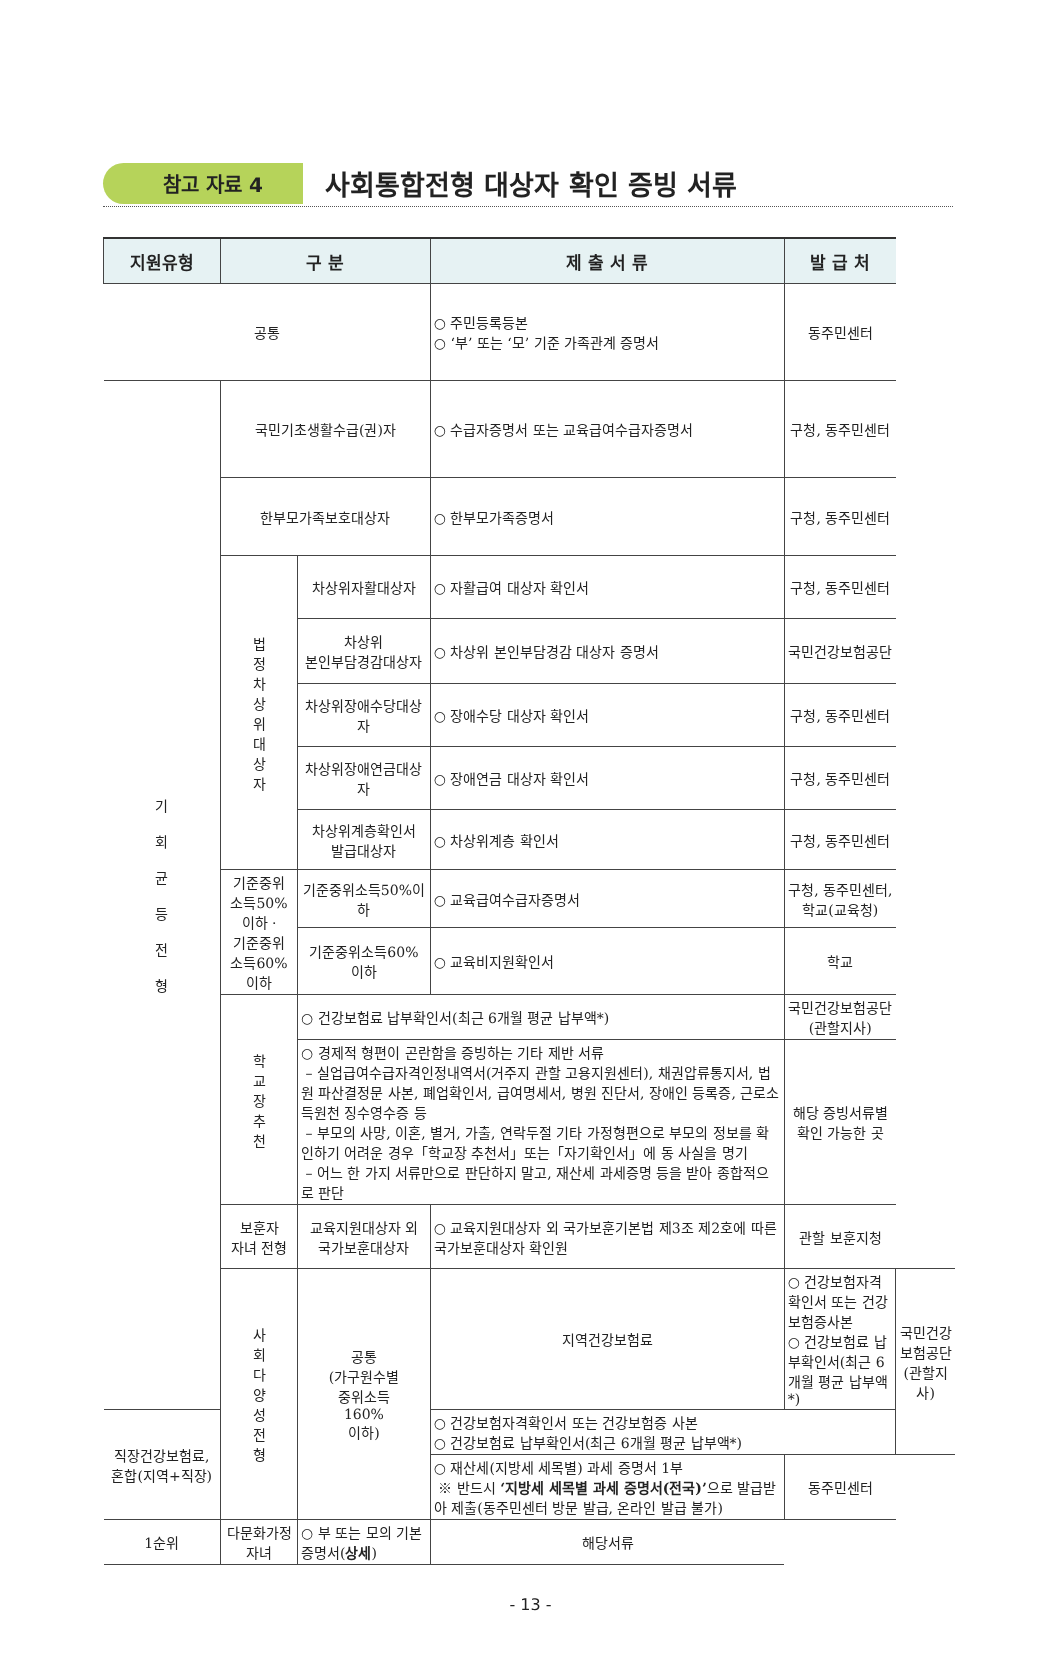참고 자료 4 사회통합전형 대상자 확인 증빙 서류
| 지원유형 | 구 분 | | 제 출 서 류 | 발 급 처 | |
| --- | --- | --- | --- | --- | --- |
| 공통 | | | ○ 주민등록등본 ○ ‘부’ 또는 ‘모’ 기준 가족관계 증명서 | 동주민센터 | |
| 기 회 균 등 전 형 | 국민기초생활수급(권)자 | | ○ 수급자증명서 또는 교육급여수급자증명서 | 구청, 동주민센터 | |
| | 한부모가족보호대상자 | | ○ 한부모가족증명서 | 구청, 동주민센터 | |
| | 법 정 차 상 위 대 상 자 | 차상위자활대상자 | ○ 자활급여 대상자 확인서 | 구청, 동주민센터 | |
| | | 차상위 본인부담경감대상자 | ○ 차상위 본인부담경감 대상자 증명서 | 국민건강보험공단 | |
| | | 차상위장애수당대상자 | ○ 장애수당 대상자 확인서 | 구청, 동주민센터 | |
| | | 차상위장애연금대상자 | ○ 장애연금 대상자 확인서 | 구청, 동주민센터 | |
| | | 차상위계층확인서 발급대상자 | ○ 차상위계층 확인서 | 구청, 동주민센터 | |
| | 기준중위 소득50% 이하 · 기준중위 소득60% 이하 | 기준중위소득50%이하 | ○ 교육급여수급자증명서 | 구청, 동주민센터, 학교(교육청) | |
| | | 기준중위소득60% 이하 | ○ 교육비지원확인서 | 학교 | |
| | 학 교 장 추 천 | ○ 건강보험료 납부확인서(최근 6개월 평균 납부액*) | | 국민건강보험공단 (관할지사) | |
| | | ○ 경제적 형편이 곤란함을 증빙하는 기타 제반 서류 – 실업급여수급자격인정내역서(거주지 관할 고용지원센터), 채권압류통지서, 법원 파산결정문 사본, 폐업확인서, 급여명세서, 병원 진단서, 장애인 등록증, 근로소득원천 징수영수증 등 – 부모의 사망, 이혼, 별거, 가출, 연락두절 기타 가정형편으로 부모의 정보를 확인하기 어려운 경우「학교장 추천서」또는「자기확인서」에 동 사실을 명기 – 어느 한 가지 서류만으로 판단하지 말고, 재산세 과세증명 등을 받아 종합적으로 판단 | | 해당 증빙서류별 확인 가능한 곳 | |
| | 보훈자 자녀 전형 | 교육지원대상자 외 국가보훈대상자 | ○ 교육지원대상자 외 국가보훈기본법 제3조 제2호에 따른 국가보훈대상자 확인원 | 관할 보훈지청 | |
| | 사 회 다 양 성 전 형 | 공통 (가구원수별 중위소득 160% 이하) | 지역건강보험료 | ○ 건강보험자격확인서 또는 건강보험증사본 ○ 건강보험료 납부확인서(최근 6개월 평균 납부액*) | 국민건강보험공단 (관할지사) |
| 직장건강보험료, 혼합(지역+직장) | | | ○ 건강보험자격확인서 또는 건강보험증 사본 ○ 건강보험료 납부확인서(최근 6개월 평균 납부액*) | | |
| | | | ○ 재산세(지방세 세목별) 과세 증명서 1부 ※ 반드시 ‘지방세 세목별 과세 증명서(전국)’ 으로 발급받아 제출(동주민센터 방문 발급, 온라인 발급 불가) | 동주민센터 | |
| 1순위 | 다문화가정 자녀 | ○ 부 또는 모의 기본증명서( 상세 ) | 해당서류 | | |
- 13 -